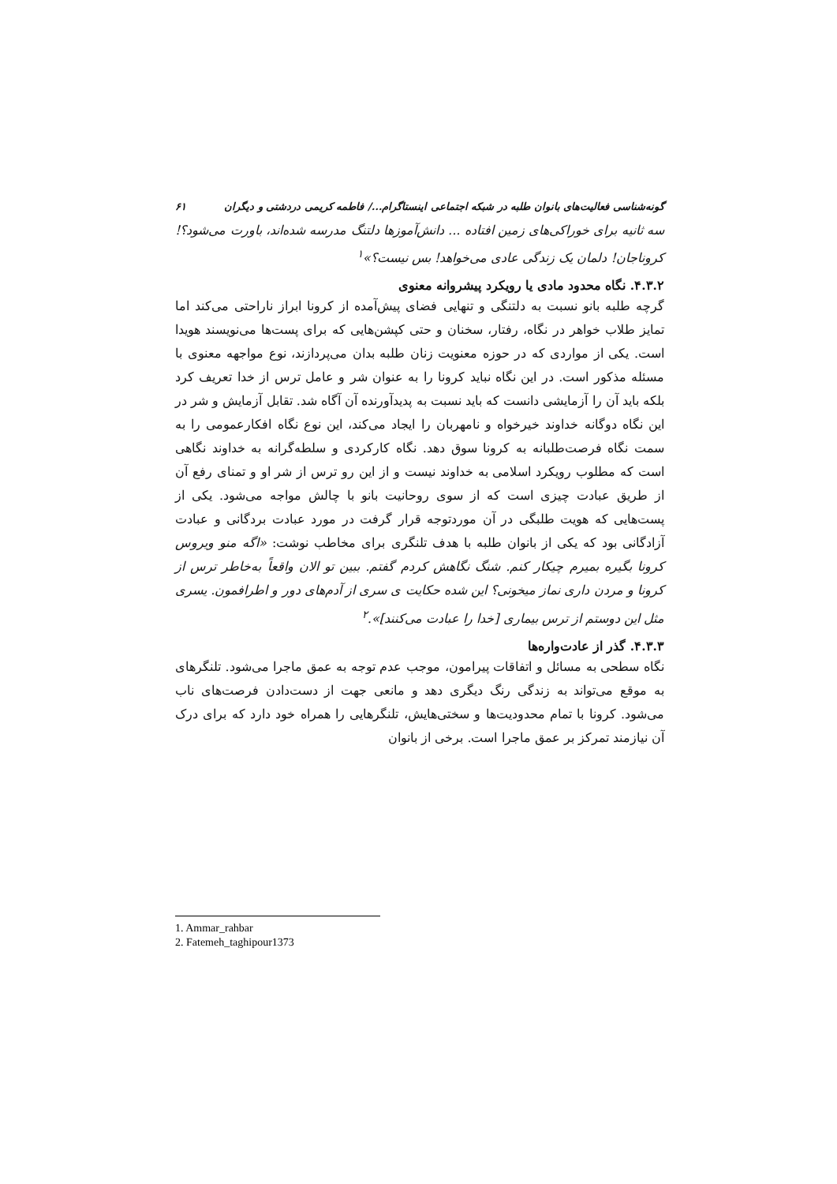گونه‌شناسی فعالیت‌های بانوان طلبه در شبکه اجتماعی اینستاگرام.../ فاطمه کریمی دردشتی و دیگران ۶۱
سه ثانیه برای خوراکی‌های زمین افتاده ... دانش‌آموزها دلتنگ مدرسه شده‌اند، باورت می‌شود؟! کروناجان! دلمان یک زندگی عادی می‌خواهد! بس نیست؟»<sup>۱</sup>
۴.۳.۲. نگاه محدود مادی یا رویکرد پیشروانه معنوی
گرچه طلبه بانو نسبت به دلتنگی و تنهایی فضای پیش‌آمده از کرونا ابراز ناراحتی می‌کند اما تمایز طلاب خواهر در نگاه، رفتار، سخنان و حتی کپشن‌هایی که برای پست‌ها می‌نویسند هویدا است. یکی از مواردی که در حوزه معنویت زنان طلبه بدان می‌پردازند، نوع مواجهه معنوی با مسئله مذکور است. در این نگاه نباید کرونا را به عنوان شر و عامل ترس از خدا تعریف کرد بلکه باید آن را آزمایشی دانست که باید نسبت به پدیدآورنده آن آگاه شد. تقابل آزمایش و شر در این نگاه دوگانه خداوند خیرخواه و نامهربان را ایجاد می‌کند، این نوع نگاه افکارعمومی را به سمت نگاه فرصت‌طلبانه به کرونا سوق دهد. نگاه کارکردی و سلطه‌گرانه به خداوند نگاهی است که مطلوب رویکرد اسلامی به خداوند نیست و از این رو ترس از شر او و تمنای رفع آن از طریق عبادت چیزی است که از سوی روحانیت بانو با چالش مواجه می‌شود. یکی از پست‌هایی که هویت طلبگی در آن موردتوجه قرار گرفت در مورد عبادت بردگانی و عبادت آزادگانی بود که یکی از بانوان طلبه با هدف تلنگری برای مخاطب نوشت: «اگه منو ویروس کرونا بگیره بمیرم چیکار کنم. شنگ نگاهش کردم گفتم. ببین تو الان واقعاً به‌خاطر ترس از کرونا و مردن داری نماز میخونی؟ این شده حکایت ی سری از آدم‌های دور و اطرافمون. یسری مثل این دوستم از ترس بیماری [خدا را عبادت می‌کنند]».<sup>۲</sup>
۴.۳.۳. گذر از عادت‌واره‌ها
نگاه سطحی به مسائل و اتفاقات پیرامون، موجب عدم توجه به عمق ماجرا می‌شود. تلنگرهای به موقع می‌تواند به زندگی رنگ دیگری دهد و مانعی جهت از دست‌دادن فرصت‌های ناب می‌شود. کرونا با تمام محدودیت‌ها و سختی‌هایش، تلنگرهایی را همراه خود دارد که برای درک آن نیازمند تمرکز بر عمق ماجرا است. برخی از بانوان
1. Ammar_rahbar
2. Fatemeh_taghipour1373